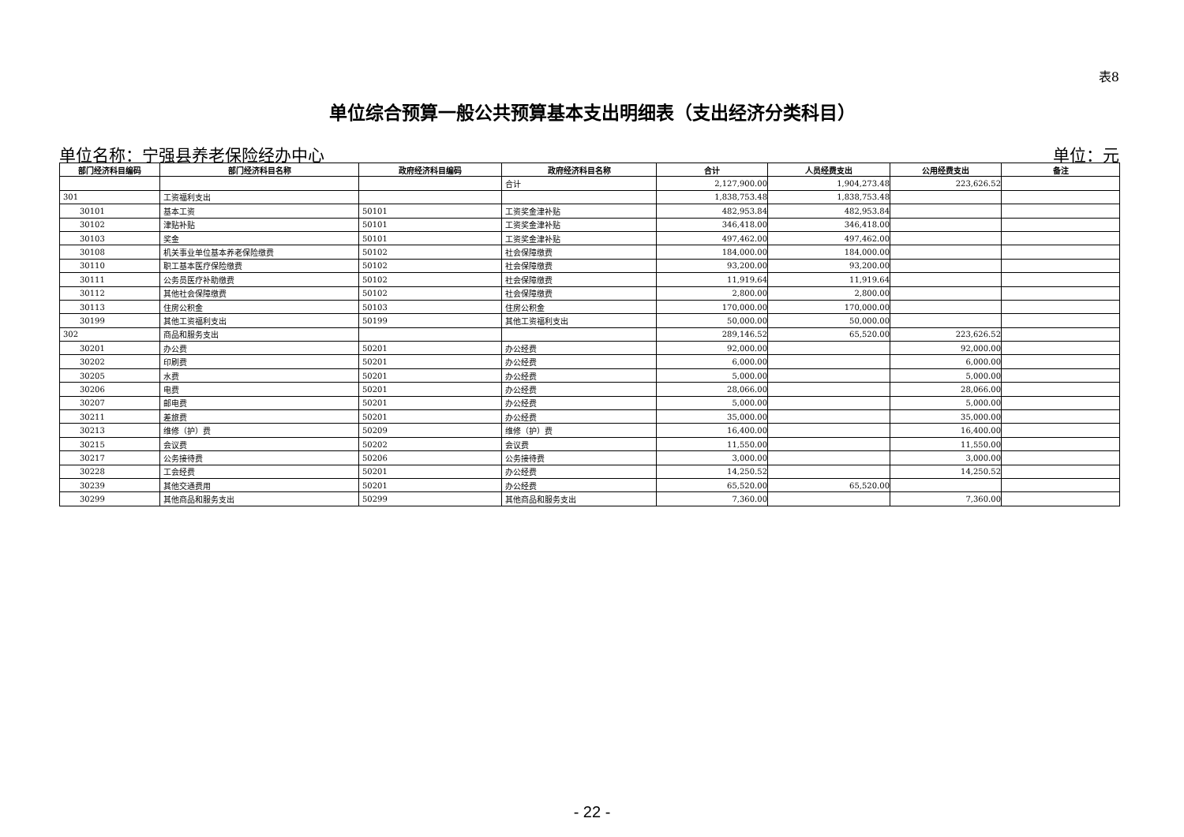表8
单位综合预算一般公共预算基本支出明细表（支出经济分类科目）
单位名称：宁强县养老保险经办中心 单位：元
| 部门经济科目编码 | 部门经济科目名称 | 政府经济科目编码 | 政府经济科目名称 | 合计 | 人员经费支出 | 公用经费支出 | 备注 |
| --- | --- | --- | --- | --- | --- | --- | --- |
| | | | 合计 | 2,127,900.00 | 1,904,273.48 | 223,626.52 | |
| 301 | 工资福利支出 | | | 1,838,753.48 | 1,838,753.48 | | |
| 30101 | 基本工资 | 50101 | 工资奖金津补贴 | 482,953.84 | 482,953.84 | | |
| 30102 | 津贴补贴 | 50101 | 工资奖金津补贴 | 346,418.00 | 346,418.00 | | |
| 30103 | 奖金 | 50101 | 工资奖金津补贴 | 497,462.00 | 497,462.00 | | |
| 30108 | 机关事业单位基本养老保险缴费 | 50102 | 社会保障缴费 | 184,000.00 | 184,000.00 | | |
| 30110 | 职工基本医疗保险缴费 | 50102 | 社会保障缴费 | 93,200.00 | 93,200.00 | | |
| 30111 | 公务员医疗补助缴费 | 50102 | 社会保障缴费 | 11,919.64 | 11,919.64 | | |
| 30112 | 其他社会保障缴费 | 50102 | 社会保障缴费 | 2,800.00 | 2,800.00 | | |
| 30113 | 住房公积金 | 50103 | 住房公积金 | 170,000.00 | 170,000.00 | | |
| 30199 | 其他工资福利支出 | 50199 | 其他工资福利支出 | 50,000.00 | 50,000.00 | | |
| 302 | 商品和服务支出 | | | 289,146.52 | 65,520.00 | 223,626.52 | |
| 30201 | 办公费 | 50201 | 办公经费 | 92,000.00 | | 92,000.00 | |
| 30202 | 印刷费 | 50201 | 办公经费 | 6,000.00 | | 6,000.00 | |
| 30205 | 水费 | 50201 | 办公经费 | 5,000.00 | | 5,000.00 | |
| 30206 | 电费 | 50201 | 办公经费 | 28,066.00 | | 28,066.00 | |
| 30207 | 邮电费 | 50201 | 办公经费 | 5,000.00 | | 5,000.00 | |
| 30211 | 差旅费 | 50201 | 办公经费 | 35,000.00 | | 35,000.00 | |
| 30213 | 维修（护）费 | 50209 | 维修（护）费 | 16,400.00 | | 16,400.00 | |
| 30215 | 会议费 | 50202 | 会议费 | 11,550.00 | | 11,550.00 | |
| 30217 | 公务接待费 | 50206 | 公务接待费 | 3,000.00 | | 3,000.00 | |
| 30228 | 工会经费 | 50201 | 办公经费 | 14,250.52 | | 14,250.52 | |
| 30239 | 其他交通费用 | 50201 | 办公经费 | 65,520.00 | 65,520.00 | | |
| 30299 | 其他商品和服务支出 | 50299 | 其他商品和服务支出 | 7,360.00 | | 7,360.00 | |
- 22 -